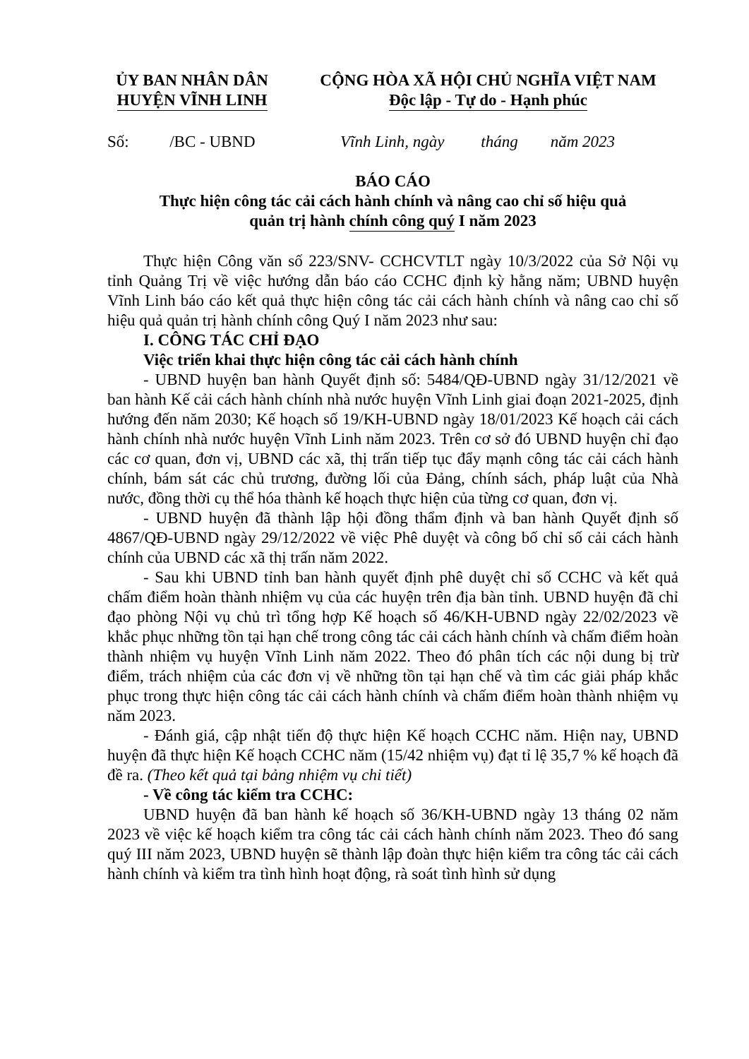ỦY BAN NHÂN DÂN
HUYỆN VĨNH LINH
CỘNG HÒA XÃ HỘI CHỦ NGHĨA VIỆT NAM
Độc lập - Tự do - Hạnh phúc
Số: /BC - UBND Vĩnh Linh, ngày tháng năm 2023
BÁO CÁO
Thực hiện công tác cải cách hành chính và nâng cao chỉ số hiệu quả
quản trị hành chính công quý I năm 2023
Thực hiện Công văn số 223/SNV- CCHCVTLT ngày 10/3/2022 của Sở Nội vụ tỉnh Quảng Trị về việc hướng dẫn báo cáo CCHC định kỳ hằng năm; UBND huyện Vĩnh Linh báo cáo kết quả thực hiện công tác cải cách hành chính và nâng cao chỉ số hiệu quả quản trị hành chính công Quý I năm 2023 như sau:
I. CÔNG TÁC CHỈ ĐẠO
Việc triển khai thực hiện công tác cải cách hành chính
- UBND huyện ban hành Quyết định số: 5484/QĐ-UBND ngày 31/12/2021 về ban hành Kế cải cách hành chính nhà nước huyện Vĩnh Linh giai đoạn 2021-2025, định hướng đến năm 2030; Kế hoạch số 19/KH-UBND ngày 18/01/2023 Kế hoạch cải cách hành chính nhà nước huyện Vĩnh Linh năm 2023. Trên cơ sở đó UBND huyện chỉ đạo các cơ quan, đơn vị, UBND các xã, thị trấn tiếp tục đẩy mạnh công tác cải cách hành chính, bám sát các chủ trương, đường lối của Đảng, chính sách, pháp luật của Nhà nước, đồng thời cụ thể hóa thành kế hoạch thực hiện của từng cơ quan, đơn vị.
- UBND huyện đã thành lập hội đồng thẩm định và ban hành Quyết định số 4867/QĐ-UBND ngày 29/12/2022 về việc Phê duyệt và công bố chỉ số cải cách hành chính của UBND các xã thị trấn năm 2022.
- Sau khi UBND tỉnh ban hành quyết định phê duyệt chỉ số CCHC và kết quả chấm điểm hoàn thành nhiệm vụ của các huyện trên địa bàn tỉnh. UBND huyện đã chỉ đạo phòng Nội vụ chủ trì tổng hợp Kế hoạch số 46/KH-UBND ngày 22/02/2023 về khắc phục những tồn tại hạn chế trong công tác cải cách hành chính và chấm điểm hoàn thành nhiệm vụ huyện Vĩnh Linh năm 2022. Theo đó phân tích các nội dung bị trừ điểm, trách nhiệm của các đơn vị về những tồn tại hạn chế và tìm các giải pháp khắc phục trong thực hiện công tác cải cách hành chính và chấm điểm hoàn thành nhiệm vụ năm 2023.
- Đánh giá, cập nhật tiến độ thực hiện Kế hoạch CCHC năm. Hiện nay, UBND huyện đã thực hiện Kế hoạch CCHC năm (15/42 nhiệm vụ) đạt tỉ lệ 35,7 % kế hoạch đã đề ra. (Theo kết quả tại bảng nhiệm vụ chi tiết)
- Về công tác kiểm tra CCHC:
UBND huyện đã ban hành kế hoạch số 36/KH-UBND ngày 13 tháng 02 năm 2023 về việc kế hoạch kiểm tra công tác cải cách hành chính năm 2023. Theo đó sang quý III năm 2023, UBND huyện sẽ thành lập đoàn thực hiện kiểm tra công tác cải cách hành chính và kiểm tra tình hình hoạt động, rà soát tình hình sử dụng